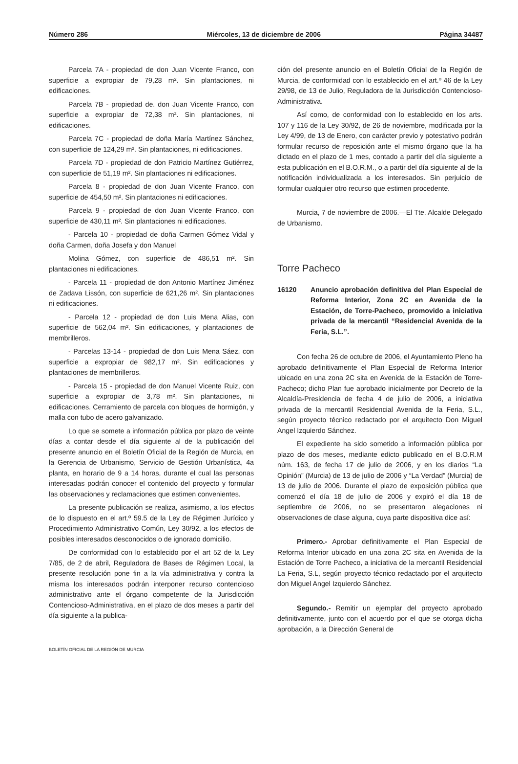Número 286 Miércoles, 13 de diciembre de 2006 Página 34487
Parcela 7A - propiedad de don Juan Vicente Franco, con superficie a expropiar de 79,28 m². Sin plantaciones, ni edificaciones.
Parcela 7B - propiedad de. don Juan Vicente Franco, con superficie a expropiar de 72,38 m². Sin plantaciones, ni edificaciones.
Parcela 7C - propiedad de doña María Martínez Sánchez, con superficie de 124,29 m². Sin plantaciones, ni edificaciones.
Parcela 7D - propiedad de don Patricio Martínez Gutiérrez, con superficie de 51,19 m². Sin plantaciones ni edificaciones.
Parcela 8 - propiedad de don Juan Vicente Franco, con superficie de 454,50 m². Sin plantaciones ni edificaciones.
Parcela 9 - propiedad de don Juan Vicente Franco, con superficie de 430,11 m². Sin plantaciones ni edificaciones.
- Parcela 10 - propiedad de doña Carmen Gómez Vidal y doña Carmen, doña Josefa y don Manuel
Molina Gómez, con superficie de 486,51 m². Sin plantaciones ni edificaciones.
- Parcela 11 - propiedad de don Antonio Martínez Jiménez de Zadava Lissón, con superficie de 621,26 m². Sin plantaciones ni edificaciones.
- Parcela 12 - propiedad de don Luis Mena Alias, con superficie de 562,04 m². Sin edificaciones, y plantaciones de membrilleros.
- Parcelas 13-14 - propiedad de don Luis Mena Sáez, con superficie a expropiar de 982,17 m². Sin edificaciones y plantaciones de membrilleros.
- Parcela 15 - propiedad de don Manuel Vicente Ruiz, con superficie a expropiar de 3,78 m². Sin plantaciones, ni edificaciones. Cerramiento de parcela con bloques de hormigón, y malla con tubo de acero galvanizado.
Lo que se somete a información pública por plazo de veinte días a contar desde el día siguiente al de la publicación del presente anuncio en el Boletín Oficial de la Región de Murcia, en la Gerencia de Urbanismo, Servicio de Gestión Urbanística, 4a planta, en horario de 9 a 14 horas, durante el cual las personas interesadas podrán conocer el contenido del proyecto y formular las observaciones y reclamaciones que estimen convenientes.
La presente publicación se realiza, asimismo, a los efectos de lo dispuesto en el art.º 59.5 de la Ley de Régimen Jurídico y Procedimiento Administrativo Común, Ley 30/92, a los efectos de posibles interesados desconocidos o de ignorado domicilio.
De conformidad con lo establecido por el art 52 de la Ley 7/85, de 2 de abril, Reguladora de Bases de Régimen Local, la presente resolución pone fin a la vía administrativa y contra la misma los interesados podrán interponer recurso contencioso administrativo ante el órgano competente de la Jurisdicción Contencioso-Administrativa, en el plazo de dos meses a partir del día siguiente a la publica-
ción del presente anuncio en el Boletín Oficial de la Región de Murcia, de conformidad con lo establecido en el art.º 46 de la Ley 29/98, de 13 de Julio, Reguladora de la Jurisdicción Contencioso-Administrativa.
Así como, de conformidad con lo establecido en los arts. 107 y 116 de la Ley 30/92, de 26 de noviembre, modificada por la Ley 4/99, de 13 de Enero, con carácter previo y potestativo podrán formular recurso de reposición ante el mismo órgano que la ha dictado en el plazo de 1 mes, contado a partir del día siguiente a esta publicación en el B.O.R.M., o a partir del día siguiente al de la notificación individualizada a los interesados. Sin perjuicio de formular cualquier otro recurso que estimen procedente.
Murcia, 7 de noviembre de 2006.—El Tte. Alcalde Delegado de Urbanismo.
Torre Pacheco
16120 Anuncio aprobación definitiva del Plan Especial de Reforma Interior, Zona 2C en Avenida de la Estación, de Torre-Pacheco, promovido a iniciativa privada de la mercantil “Residencial Avenida de la Feria, S.L.”.
Con fecha 26 de octubre de 2006, el Ayuntamiento Pleno ha aprobado definitivamente el Plan Especial de Reforma Interior ubicado en una zona 2C sita en Avenida de la Estación de Torre-Pacheco; dicho Plan fue aprobado inicialmente por Decreto de la Alcaldía-Presidencia de fecha 4 de julio de 2006, a iniciativa privada de la mercantil Residencial Avenida de la Feria, S.L., según proyecto técnico redactado por el arquitecto Don Miguel Angel Izquierdo Sánchez.
El expediente ha sido sometido a información pública por plazo de dos meses, mediante edicto publicado en el B.O.R.M núm. 163, de fecha 17 de julio de 2006, y en los diarios “La Opinión” (Murcia) de 13 de julio de 2006 y “La Verdad” (Murcia) de 13 de julio de 2006. Durante el plazo de exposición pública que comenzó el día 18 de julio de 2006 y expiró el día 18 de septiembre de 2006, no se presentaron alegaciones ni observaciones de clase alguna, cuya parte dispositiva dice así:
Primero.- Aprobar definitivamente el Plan Especial de Reforma Interior ubicado en una zona 2C sita en Avenida de la Estación de Torre Pacheco, a iniciativa de la mercantil Residencial La Feria, S.L, según proyecto técnico redactado por el arquitecto don Miguel Angel Izquierdo Sánchez.
Segundo.- Remitir un ejemplar del proyecto aprobado definitivamente, junto con el acuerdo por el que se otorga dicha aprobación, a la Dirección General de
BOLETÍN OFICIAL DE LA REGIÓN DE MURCIA